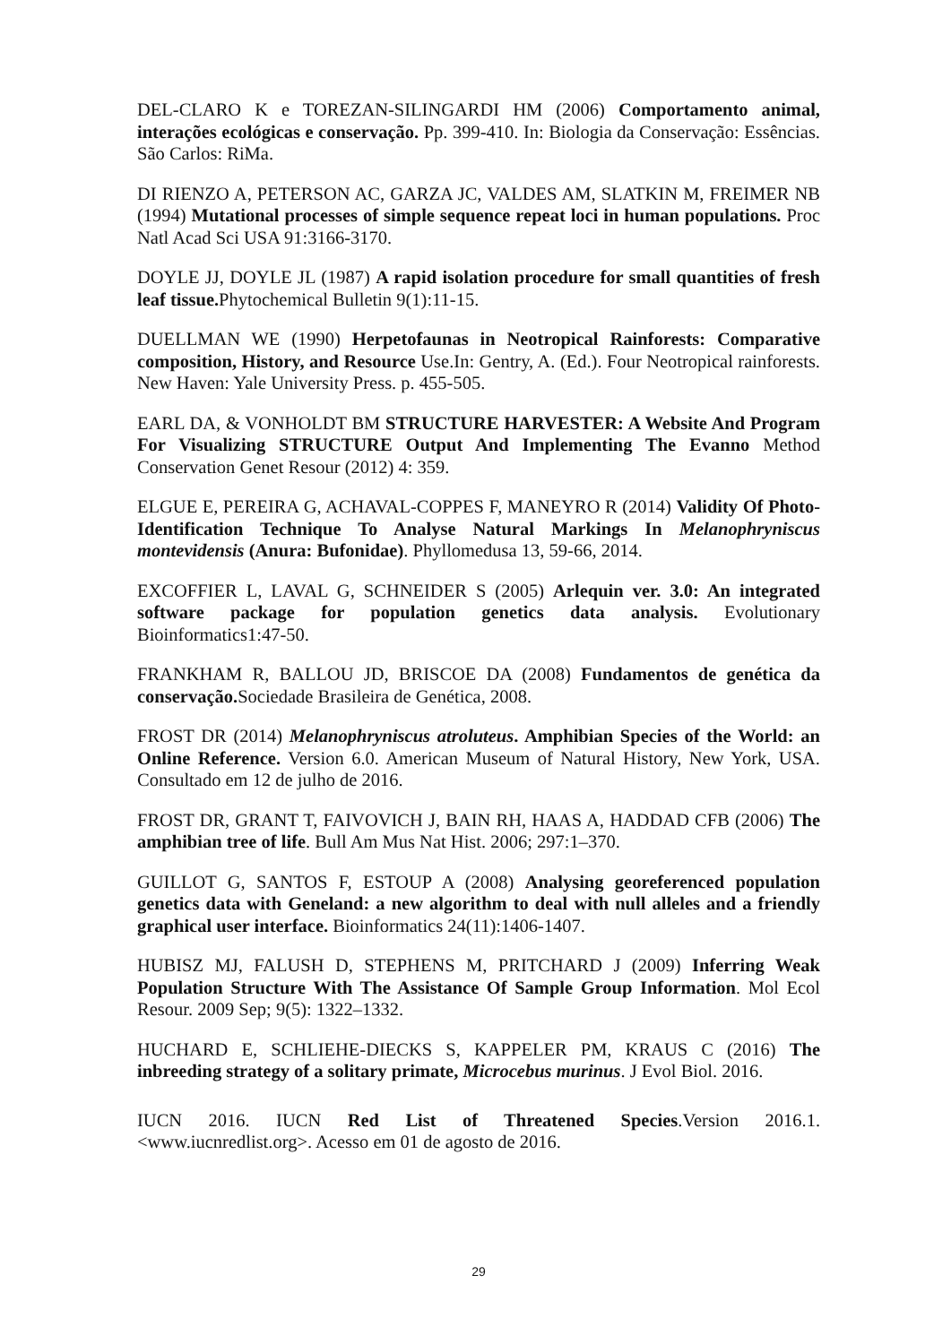DEL-CLARO K e TOREZAN-SILINGARDI HM (2006) Comportamento animal, interações ecológicas e conservação. Pp. 399-410. In: Biologia da Conservação: Essências. São Carlos: RiMa.
DI RIENZO A, PETERSON AC, GARZA JC, VALDES AM, SLATKIN M, FREIMER NB (1994) Mutational processes of simple sequence repeat loci in human populations. Proc Natl Acad Sci USA 91:3166-3170.
DOYLE JJ, DOYLE JL (1987) A rapid isolation procedure for small quantities of fresh leaf tissue. Phytochemical Bulletin 9(1):11-15.
DUELLMAN WE (1990) Herpetofaunas in Neotropical Rainforests: Comparative composition, History, and Resource Use.In: Gentry, A. (Ed.). Four Neotropical rainforests. New Haven: Yale University Press. p. 455-505.
EARL DA, & VONHOLDT BM STRUCTURE HARVESTER: A Website And Program For Visualizing STRUCTURE Output And Implementing The Evanno Method Conservation Genet Resour (2012) 4: 359.
ELGUE E, PEREIRA G, ACHAVAL-COPPES F, MANEYRO R (2014) Validity Of Photo-Identification Technique To Analyse Natural Markings In Melanophryniscus montevidensis (Anura: Bufonidae). Phyllomedusa 13, 59-66, 2014.
EXCOFFIER L, LAVAL G, SCHNEIDER S (2005) Arlequin ver. 3.0: An integrated software package for population genetics data analysis. Evolutionary Bioinformatics1:47-50.
FRANKHAM R, BALLOU JD, BRISCOE DA (2008) Fundamentos de genética da conservação. Sociedade Brasileira de Genética, 2008.
FROST DR (2014) Melanophryniscus atroluteus. Amphibian Species of the World: an Online Reference. Version 6.0. American Museum of Natural History, New York, USA. Consultado em 12 de julho de 2016.
FROST DR, GRANT T, FAIVOVICH J, BAIN RH, HAAS A, HADDAD CFB (2006) The amphibian tree of life. Bull Am Mus Nat Hist. 2006; 297:1–370.
GUILLOT G, SANTOS F, ESTOUP A (2008) Analysing georeferenced population genetics data with Geneland: a new algorithm to deal with null alleles and a friendly graphical user interface. Bioinformatics 24(11):1406-1407.
HUBISZ MJ, FALUSH D, STEPHENS M, PRITCHARD J (2009) Inferring Weak Population Structure With The Assistance Of Sample Group Information. Mol Ecol Resour. 2009 Sep; 9(5): 1322–1332.
HUCHARD E, SCHLIEHE-DIECKS S, KAPPELER PM, KRAUS C (2016) The inbreeding strategy of a solitary primate, Microcebus murinus. J Evol Biol. 2016.
IUCN 2016. IUCN Red List of Threatened Species.Version 2016.1. <www.iucnredlist.org>. Acesso em 01 de agosto de 2016.
29